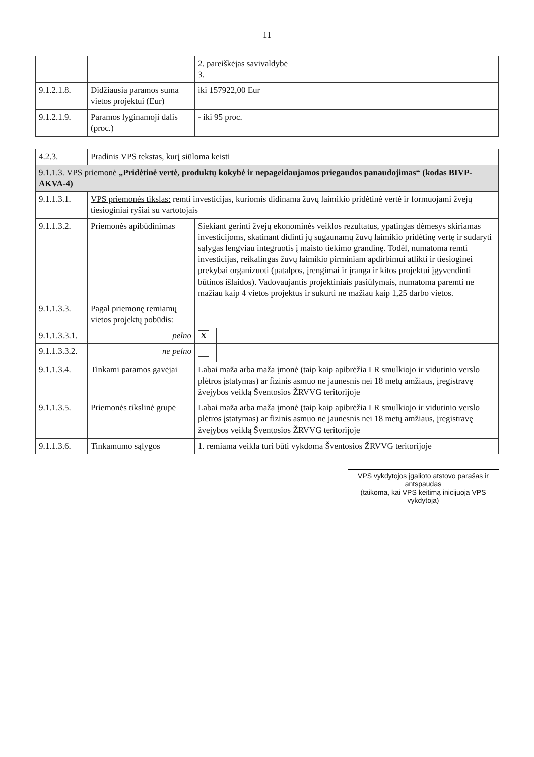11
| | | 2. pareiškėjas savivaldybė 3. |
| 9.1.2.1.8. | Didžiausia paramos suma vietos projektui (Eur) | iki 157922,00 Eur |
| 9.1.2.1.9. | Paramos lyginamoji dalis (proc.) | - iki 95 proc. |
| 4.2.3. | Pradinis VPS tekstas, kurį siūloma keisti | | |
| 9.1.1.3. VPS priemonė „Pridėtinė vertė, produktų kokybė ir nepageidaujamos priegaudos panaudojimas“ (kodas BIVP-AKVA-4) | | | |
| 9.1.1.3.1. | VPS priemonės tikslas: remti investicijas, kuriomis didinama žuvų laimikio pridėtinė vertė ir formuojami žvejų tiesioginiai ryšiai su vartotojais | | |
| 9.1.1.3.2. | Priemonės apibūdinimas | Siekiant gerinti žvejų ekonominės veiklos rezultatus, ypatingas dėmesys skiriamas investicijoms, skatinant didinti jų sugaunamų žuvų laimikio pridėtinę vertę ir sudaryti sąlygas lengviau integruotis į maisto tiekimo grandinę. Todėl, numatoma remti investicijas, reikalingas žuvų laimikio pirminiam apdirbimui atlikti ir tiesioginei prekybai organizuoti (patalpos, įrengimai ir įranga ir kitos projektui įgyvendinti būtinos išlaidos). Vadovaujantis projektiniais pasiūlymais, numatoma paremti ne mažiau kaip 4 vietos projektus ir sukurti ne mažiau kaip 1,25 darbo vietos. | |
| 9.1.1.3.3. | Pagal priemonę remiamų vietos projektų pobūdis: | | |
| 9.1.1.3.3.1. | pelno | X | |
| 9.1.1.3.3.2. | ne pelno | | |
| 9.1.1.3.4. | Tinkami paramos gavėjai | Labai maža arba maža įmonė (taip kaip apibrėžia LR smulkiojo ir vidutinio verslo plėtros įstatymas) ar fizinis asmuo ne jaunesnis nei 18 metų amžiaus, įregistravę žvejybos veiklą Šventosios ŽRVVG teritorijoje | |
| 9.1.1.3.5. | Priemonės tikslinė grupė | Labai maža arba maža įmonė (taip kaip apibrėžia LR smulkiojo ir vidutinio verslo plėtros įstatymas) ar fizinis asmuo ne jaunesnis nei 18 metų amžiaus, įregistravę žvejybos veiklą Šventosios ŽRVVG teritorijoje | |
| 9.1.1.3.6. | Tinkamumo sąlygos | 1. remiama veikla turi būti vykdoma Šventosios ŽRVVG teritorijoje | |
VPS vykdytojos įgalioto atstovo parašas ir antspaudas
(taikoma, kai VPS keitimą inicijuoja VPS vykdytoja)